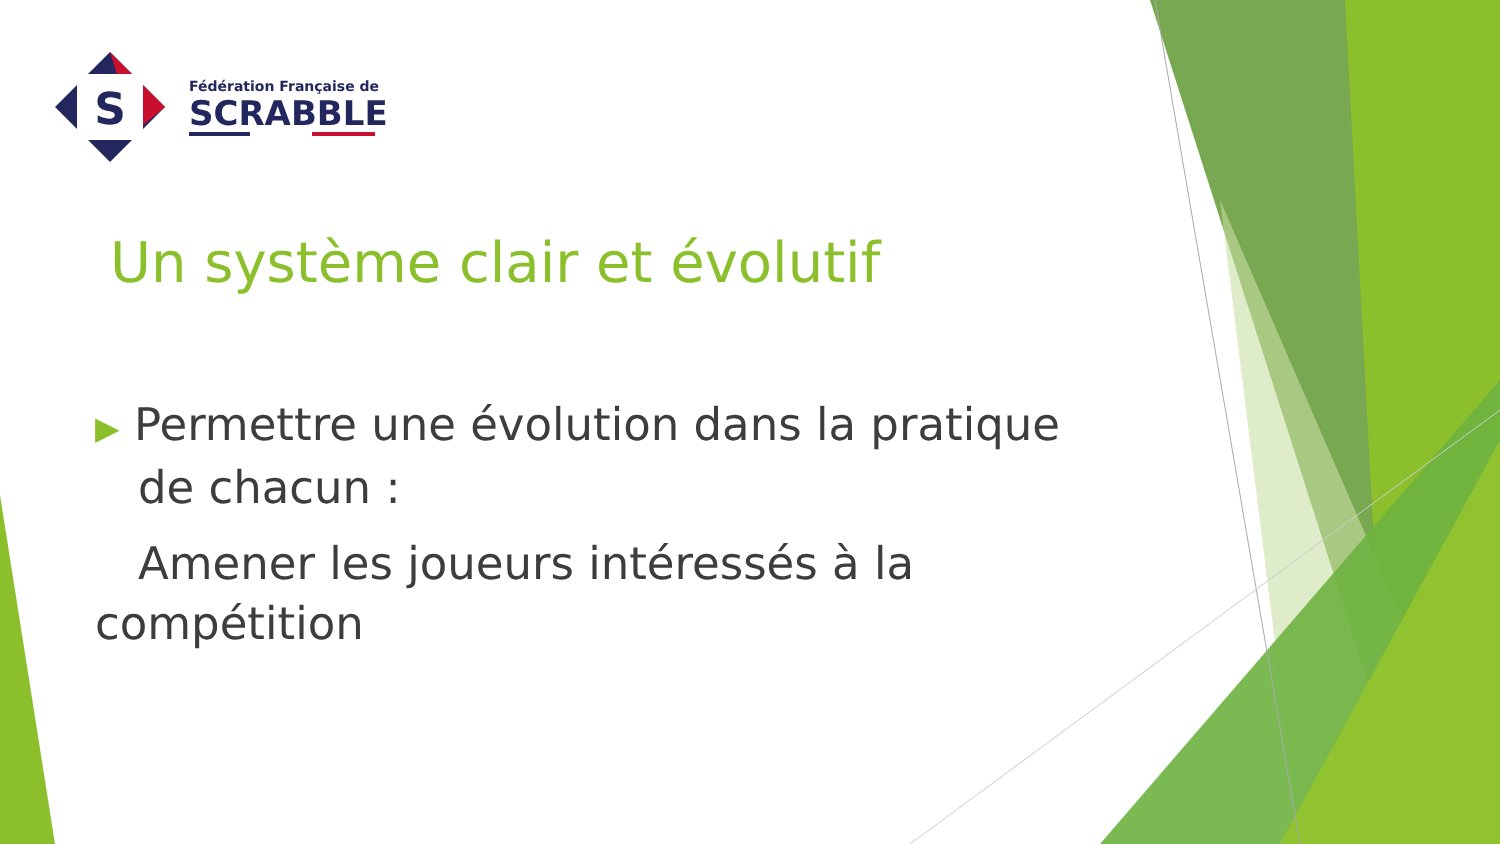S
Fédération Française de
SCRABBLE
Un système clair et évolutif
▶ Permettre une évolution dans la pratique
de chacun :
Amener les joueurs intéressés à la compétition